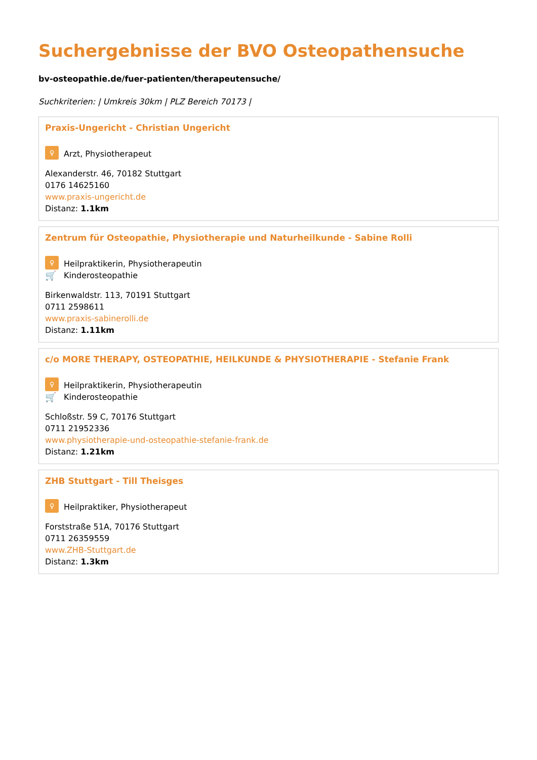Suchergebnisse der BVO Osteopathensuche
bv-osteopathie.de/fuer-patienten/therapeutensuche/
Suchkriterien: | Umkreis 30km | PLZ Bereich 70173 |
Praxis-Ungericht - Christian Ungericht
♀ Arzt, Physiotherapeut
Alexanderstr. 46, 70182 Stuttgart
0176 14625160
www.praxis-ungericht.de
Distanz: 1.1km
Zentrum für Osteopathie, Physiotherapie und Naturheilkunde - Sabine Rolli
♀ Heilpraktikerin, Physiotherapeutin
🛒 Kinderosteopathie
Birkenwaldstr. 113, 70191 Stuttgart
0711 2598611
www.praxis-sabinerolli.de
Distanz: 1.11km
c/o MORE THERAPY, OSTEOPATHIE, HEILKUNDE & PHYSIOTHERAPIE - Stefanie Frank
♀ Heilpraktikerin, Physiotherapeutin
🛒 Kinderosteopathie
Schloßstr. 59 C, 70176 Stuttgart
0711 21952336
www.physiotherapie-und-osteopathie-stefanie-frank.de
Distanz: 1.21km
ZHB Stuttgart - Till Theisges
♀ Heilpraktiker, Physiotherapeut
Forststraße 51A, 70176 Stuttgart
0711 26359559
www.ZHB-Stuttgart.de
Distanz: 1.3km